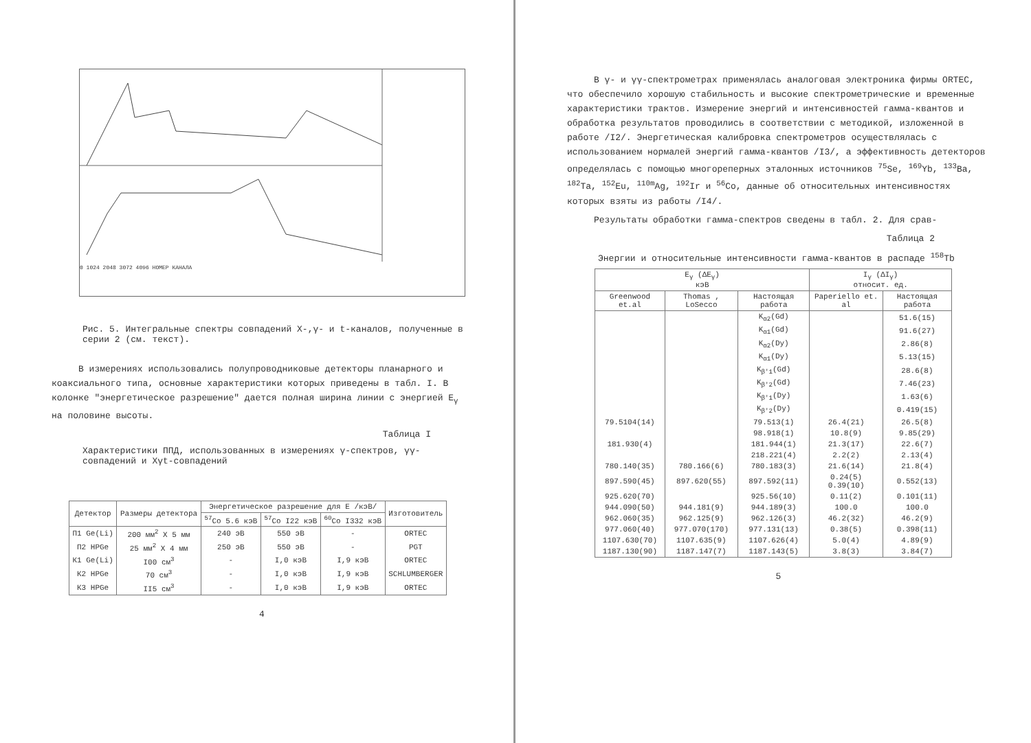0 1024 2048 3072 4096 НОМЕР КАНАЛА
Рис. 5. Интегральные спектры совпадений X-,γ- и t-каналов, полученные в серии 2 (см. текст).
В измерениях использовались полупроводниковые детекторы планарного и коаксиального типа, основные характеристики которых приведены в табл. I. В колонке "энергетическое разрешение" дается полная ширина линии с энергией E<sub>γ</sub> на половине высоты.
Таблица I
Характеристики ППД, использованных в измерениях γ-спектров, γγ-совпадений и Xγt-совпадений
| Детектор | Размеры детектора | Энергетическое разрешение для E /кэВ/ | | | Изготовитель |
| --- | --- | --- | --- | --- | --- |
| | | <sup>57</sup>Co 5.6 кэВ | <sup>57</sup>Co I22 кэВ | <sup>60</sup>Co I332 кэВ | |
| П1 Ge(Li) | 200 мм<sup>2</sup> X 5 мм | 240 эВ | 550 эВ | - | ORTEC |
| П2 HPGe | 25 мм<sup>2</sup> X 4 мм | 250 эВ | 550 эВ | - | PGT |
| К1 Ge(Li) | I00 см<sup>3</sup> | - | I,0 кэВ | I,9 кэВ | ORTEC |
| К2 HPGe | 70 см<sup>3</sup> | - | I,0 кэВ | I,9 кэВ | SCHLUMBERGER |
| К3 HPGe | II5 см<sup>3</sup> | - | I,0 кэВ | I,9 кэВ | ORTEC |
4
В γ- и γγ-спектрометрах применялась аналоговая электроника фирмы ORTEC, что обеспечило хорошую стабильность и высокие спектрометрические и временные характеристики трактов. Измерение энергий и интенсивностей гамма-квантов и обработка результатов проводились в соответствии с методикой, изложенной в работе /I2/. Энергетическая калибровка спектрометров осуществлялась с использованием нормалей энергий гамма-квантов /I3/, а эффективность детекторов определялась с помощью многореперных эталонных источников <sup>75</sup>Se, <sup>169</sup>Yb, <sup>133</sup>Ba, <sup>182</sup>Ta, <sup>152</sup>Eu, <sup>110m</sup>Ag, <sup>192</sup>Ir и <sup>56</sup>Co, данные об относительных интенсивностях которых взяты из работы /I4/.
Результаты обработки гамма-спектров сведены в табл. 2. Для срав-
Таблица 2
Энергии и относительные интенсивности гамма-квантов в распаде <sup>158</sup>Tb
| E<sub>γ</sub> (ΔE<sub>γ</sub>) кэВ | | | I<sub>γ</sub> (ΔI<sub>γ</sub>) относит. ед. | |
| --- | --- | --- | --- | --- |
| Greenwood et.al | Thomas , LoSecco | Настоящая работа | Paperiello et. al | Настоящая работа |
| | | K<sub>α2</sub>(Gd) | | 51.6(15) |
| | | K<sub>α1</sub>(Gd) | | 91.6(27) |
| | | K<sub>α2</sub>(Dy) | | 2.86(8) |
| | | K<sub>α1</sub>(Dy) | | 5.13(15) |
| | | K<sub>β'1</sub>(Gd) | | 28.6(8) |
| | | K<sub>β'2</sub>(Gd) | | 7.46(23) |
| | | K<sub>β'1</sub>(Dy) | | 1.63(6) |
| | | K<sub>β'2</sub>(Dy) | | 0.419(15) |
| 79.5104(14) | | 79.513(1) | 26.4(21) | 26.5(8) |
| | | 98.918(1) | 10.8(9) | 9.85(29) |
| 181.930(4) | | 181.944(1) | 21.3(17) | 22.6(7) |
| | | 218.221(4) | 2.2(2) | 2.13(4) |
| 780.140(35) | 780.166(6) | 780.183(3) | 21.6(14) | 21.8(4) |
| 897.590(45) | 897.620(55) | 897.592(11) | 0.24(5) 0.39(10) | 0.552(13) |
| 925.620(70) | | 925.56(10) | 0.11(2) | 0.101(11) |
| 944.090(50) | 944.181(9) | 944.189(3) | 100.0 | 100.0 |
| 962.060(35) | 962.125(9) | 962.126(3) | 46.2(32) | 46.2(9) |
| 977.060(40) | 977.070(170) | 977.131(13) | 0.38(5) | 0.398(11) |
| 1107.630(70) | 1107.635(9) | 1107.626(4) | 5.0(4) | 4.89(9) |
| 1187.130(90) | 1187.147(7) | 1187.143(5) | 3.8(3) | 3.84(7) |
5